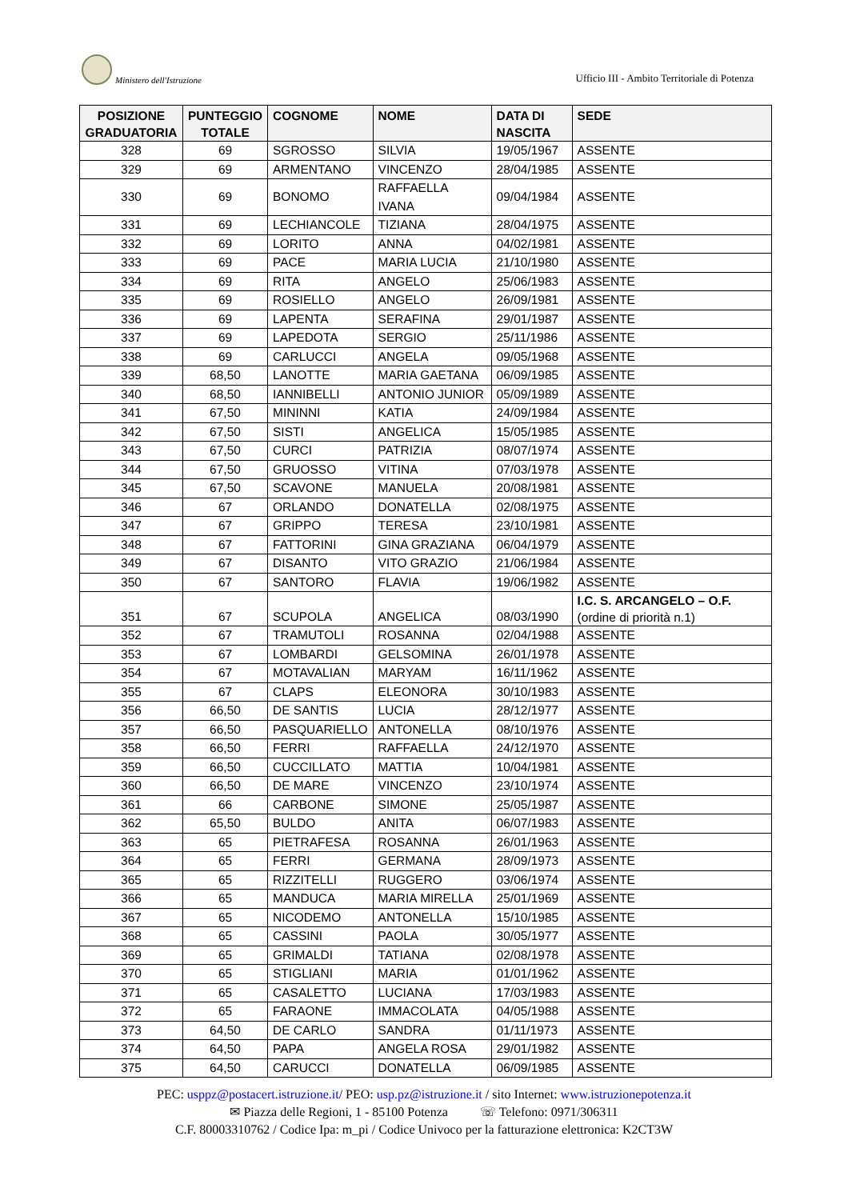Ministero dell'Istruzione
Ufficio III - Ambito Territoriale di Potenza
| POSIZIONE GRADUATORIA | PUNTEGGIO TOTALE | COGNOME | NOME | DATA DI NASCITA | SEDE |
| --- | --- | --- | --- | --- | --- |
| 328 | 69 | SGROSSO | SILVIA | 19/05/1967 | ASSENTE |
| 329 | 69 | ARMENTANO | VINCENZO | 28/04/1985 | ASSENTE |
| 330 | 69 | BONOMO | RAFFAELLA IVANA | 09/04/1984 | ASSENTE |
| 331 | 69 | LECHIANCOLE | TIZIANA | 28/04/1975 | ASSENTE |
| 332 | 69 | LORITO | ANNA | 04/02/1981 | ASSENTE |
| 333 | 69 | PACE | MARIA LUCIA | 21/10/1980 | ASSENTE |
| 334 | 69 | RITA | ANGELO | 25/06/1983 | ASSENTE |
| 335 | 69 | ROSIELLO | ANGELO | 26/09/1981 | ASSENTE |
| 336 | 69 | LAPENTA | SERAFINA | 29/01/1987 | ASSENTE |
| 337 | 69 | LAPEDOTA | SERGIO | 25/11/1986 | ASSENTE |
| 338 | 69 | CARLUCCI | ANGELA | 09/05/1968 | ASSENTE |
| 339 | 68,50 | LANOTTE | MARIA GAETANA | 06/09/1985 | ASSENTE |
| 340 | 68,50 | IANNIBELLI | ANTONIO JUNIOR | 05/09/1989 | ASSENTE |
| 341 | 67,50 | MININNI | KATIA | 24/09/1984 | ASSENTE |
| 342 | 67,50 | SISTI | ANGELICA | 15/05/1985 | ASSENTE |
| 343 | 67,50 | CURCI | PATRIZIA | 08/07/1974 | ASSENTE |
| 344 | 67,50 | GRUOSSO | VITINA | 07/03/1978 | ASSENTE |
| 345 | 67,50 | SCAVONE | MANUELA | 20/08/1981 | ASSENTE |
| 346 | 67 | ORLANDO | DONATELLA | 02/08/1975 | ASSENTE |
| 347 | 67 | GRIPPO | TERESA | 23/10/1981 | ASSENTE |
| 348 | 67 | FATTORINI | GINA GRAZIANA | 06/04/1979 | ASSENTE |
| 349 | 67 | DISANTO | VITO GRAZIO | 21/06/1984 | ASSENTE |
| 350 | 67 | SANTORO | FLAVIA | 19/06/1982 | ASSENTE |
| 351 | 67 | SCUPOLA | ANGELICA | 08/03/1990 | I.C. S. ARCANGELO – O.F. (ordine di priorità n.1) |
| 352 | 67 | TRAMUTOLI | ROSANNA | 02/04/1988 | ASSENTE |
| 353 | 67 | LOMBARDI | GELSOMINA | 26/01/1978 | ASSENTE |
| 354 | 67 | MOTAVALIAN | MARYAM | 16/11/1962 | ASSENTE |
| 355 | 67 | CLAPS | ELEONORA | 30/10/1983 | ASSENTE |
| 356 | 66,50 | DE SANTIS | LUCIA | 28/12/1977 | ASSENTE |
| 357 | 66,50 | PASQUARIELLO | ANTONELLA | 08/10/1976 | ASSENTE |
| 358 | 66,50 | FERRI | RAFFAELLA | 24/12/1970 | ASSENTE |
| 359 | 66,50 | CUCCILLATO | MATTIA | 10/04/1981 | ASSENTE |
| 360 | 66,50 | DE MARE | VINCENZO | 23/10/1974 | ASSENTE |
| 361 | 66 | CARBONE | SIMONE | 25/05/1987 | ASSENTE |
| 362 | 65,50 | BULDO | ANITA | 06/07/1983 | ASSENTE |
| 363 | 65 | PIETRAFESA | ROSANNA | 26/01/1963 | ASSENTE |
| 364 | 65 | FERRI | GERMANA | 28/09/1973 | ASSENTE |
| 365 | 65 | RIZZITELLI | RUGGERO | 03/06/1974 | ASSENTE |
| 366 | 65 | MANDUCA | MARIA MIRELLA | 25/01/1969 | ASSENTE |
| 367 | 65 | NICODEMO | ANTONELLA | 15/10/1985 | ASSENTE |
| 368 | 65 | CASSINI | PAOLA | 30/05/1977 | ASSENTE |
| 369 | 65 | GRIMALDI | TATIANA | 02/08/1978 | ASSENTE |
| 370 | 65 | STIGLIANI | MARIA | 01/01/1962 | ASSENTE |
| 371 | 65 | CASALETTO | LUCIANA | 17/03/1983 | ASSENTE |
| 372 | 65 | FARAONE | IMMACOLATA | 04/05/1988 | ASSENTE |
| 373 | 64,50 | DE CARLO | SANDRA | 01/11/1973 | ASSENTE |
| 374 | 64,50 | PAPA | ANGELA ROSA | 29/01/1982 | ASSENTE |
| 375 | 64,50 | CARUCCI | DONATELLA | 06/09/1985 | ASSENTE |
PEC: usppz@postacert.istruzione.it/ PEO: usp.pz@istruzione.it / sito Internet: www.istruzionepotenza.it
✉ Piazza delle Regioni, 1 - 85100 Potenza ☏ Telefono: 0971/306311
C.F. 80003310762 / Codice Ipa: m_pi / Codice Univoco per la fatturazione elettronica: K2CT3W